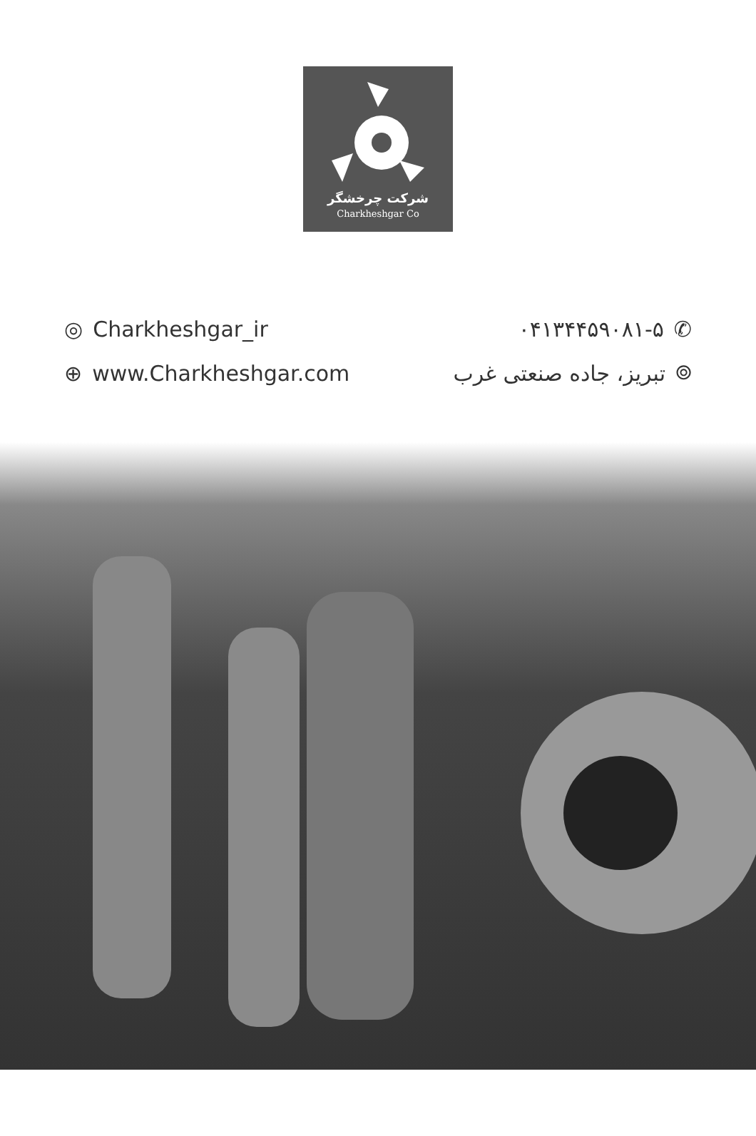شرکت چرخشگر
Charkheshgar Co
◎ Charkheshgar_ir
⊕ www.Charkheshgar.com
۰۴۱۳۴۴۵۹۰۸۱-۵ ✆
⌾ تبریز، جاده صنعتی غرب